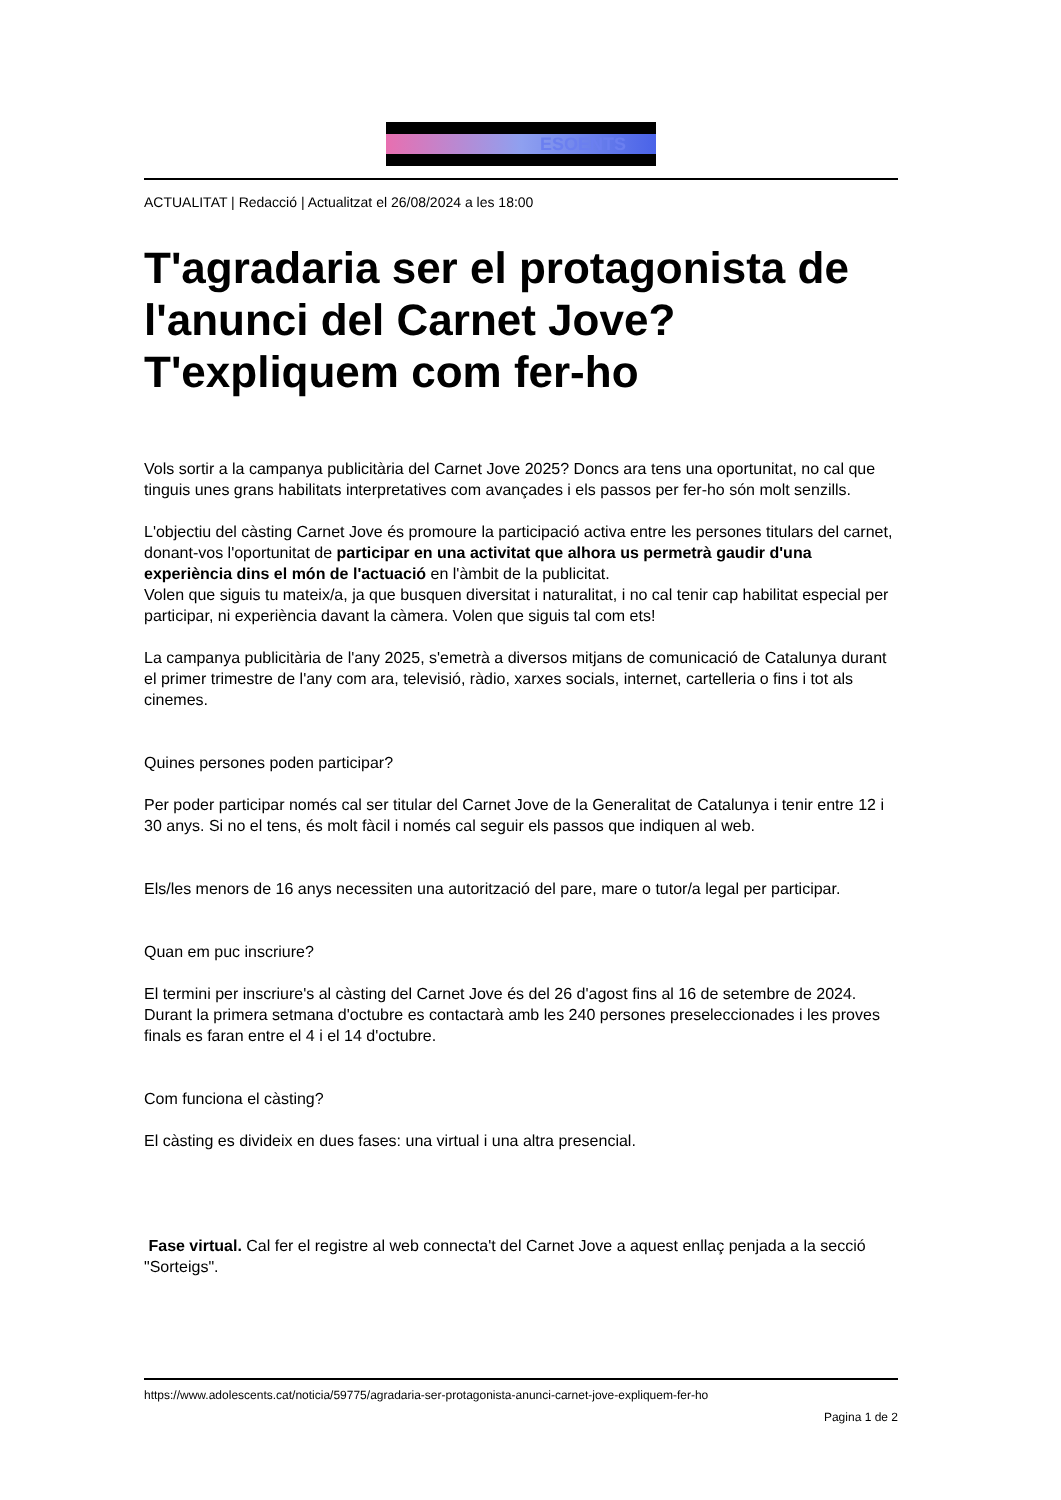ESOENTS
ACTUALITAT | Redacció | Actualitzat el 26/08/2024 a les 18:00
T'agradaria ser el protagonista de l'anunci del Carnet Jove? T'expliquem com fer-ho
Vols sortir a la campanya publicitària del Carnet Jove 2025? Doncs ara tens una oportunitat, no cal que tinguis unes grans habilitats interpretatives com avançades i els passos per fer-ho són molt senzills.
L'objectiu del càsting Carnet Jove és promoure la participació activa entre les persones titulars del carnet, donant-vos l'oportunitat de participar en una activitat que alhora us permetrà gaudir d'una experiència dins el món de l'actuació en l'àmbit de la publicitat.
Volen que siguis tu mateix/a, ja que busquen diversitat i naturalitat, i no cal tenir cap habilitat especial per participar, ni experiència davant la càmera. Volen que siguis tal com ets!
La campanya publicitària de l'any 2025, s'emetrà a diversos mitjans de comunicació de Catalunya durant el primer trimestre de l'any com ara, televisió, ràdio, xarxes socials, internet, cartelleria o fins i tot als cinemes.
Quines persones poden participar?
Per poder participar només cal ser titular del Carnet Jove de la Generalitat de Catalunya i tenir entre 12 i 30 anys. Si no el tens, és molt fàcil i només cal seguir els passos que indiquen al web.
Els/les menors de 16 anys necessiten una autorització del pare, mare o tutor/a legal per participar.
Quan em puc inscriure?
El termini per inscriure's al càsting del Carnet Jove és del 26 d'agost fins al 16 de setembre de 2024. Durant la primera setmana d'octubre es contactarà amb les 240 persones preseleccionades i les proves finals es faran entre el 4 i el 14 d'octubre.
Com funciona el càsting?
El càsting es divideix en dues fases: una virtual i una altra presencial.
Fase virtual. Cal fer el registre al web connecta't del Carnet Jove a aquest enllaç penjada a la secció "Sorteigs".
https://www.adolescents.cat/noticia/59775/agradaria-ser-protagonista-anunci-carnet-jove-expliquem-fer-ho
Pagina 1 de 2